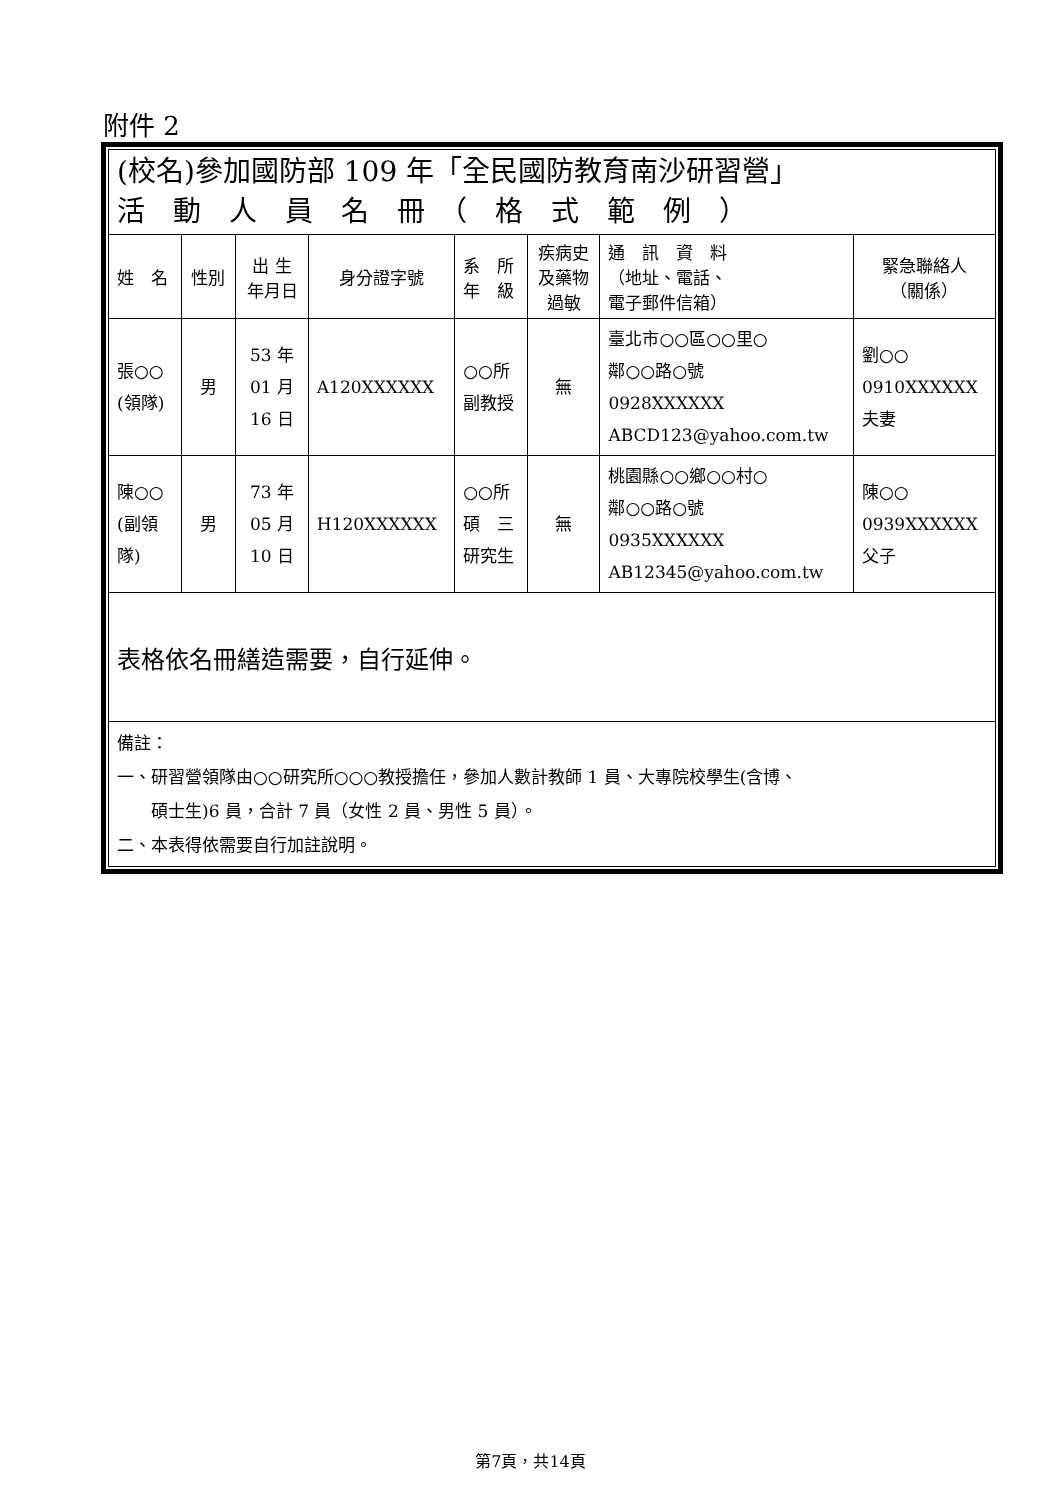附件 2
| (校名)參加國防部 109 年「全民國防教育南沙研習營」 活 動 人 員 名 冊 （ 格 式 範 例 ） | | | | | | | |
| 姓 名 | 性別 | 出 生 年月日 | 身分證字號 | 系 所 年 級 | 疾病史 及藥物 過敏 | 通 訊 資 料 （地址、電話、 電子郵件信箱） | 緊急聯絡人 （關係） |
| 張○○ (領隊) | 男 | 53 年 01 月 16 日 | A120XXXXXX | ○○所 副教授 | 無 | 臺北市○○區○○里○ 鄰○○路○號 0928XXXXXX ABCD123@yahoo.com.tw | 劉○○ 0910XXXXXX 夫妻 |
| 陳○○ (副領 隊) | 男 | 73 年 05 月 10 日 | H120XXXXXX | ○○所 碩 三 研究生 | 無 | 桃園縣○○鄉○○村○ 鄰○○路○號 0935XXXXXX AB12345@yahoo.com.tw | 陳○○ 0939XXXXXX 父子 |
| 表格依名冊繕造需要，自行延伸。 | | | | | | | |
| 備註： 一、研習營領隊由○○研究所○○○教授擔任，參加人數計教師 1 員、大專院校學生(含博、 碩士生)6 員，合計 7 員（女性 2 員、男性 5 員）。 二、本表得依需要自行加註說明。 | | | | | | | |
第7頁，共14頁